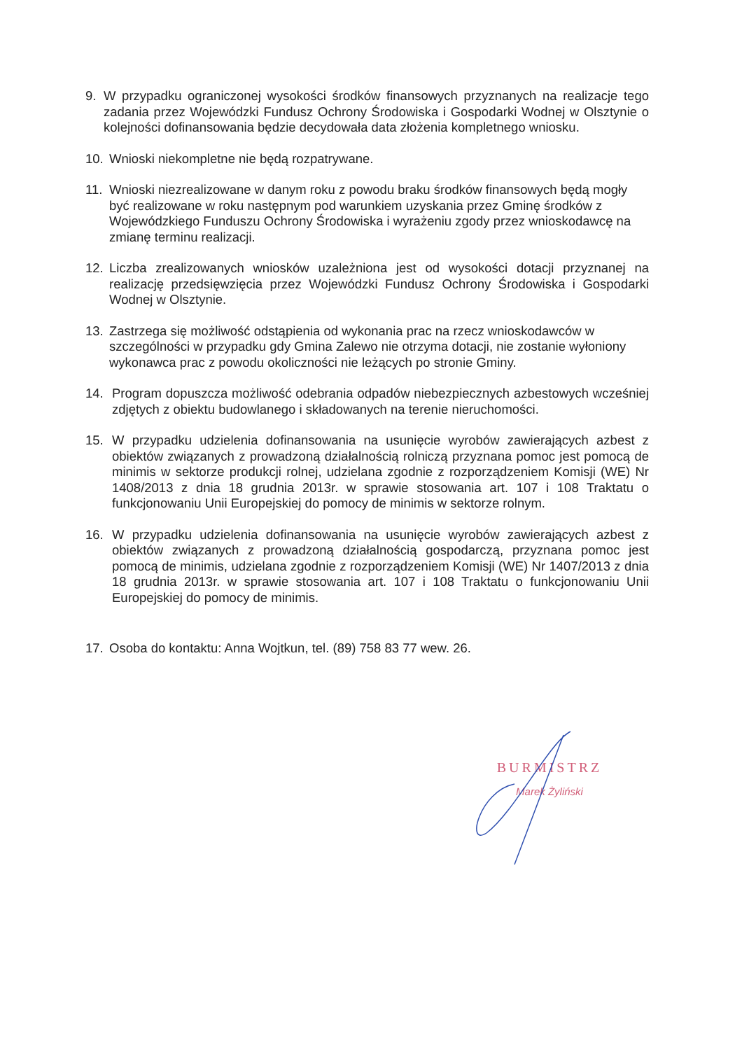9. W przypadku ograniczonej wysokości środków finansowych przyznanych na realizacje tego zadania przez Wojewódzki Fundusz Ochrony Środowiska i Gospodarki Wodnej w Olsztynie o kolejności dofinansowania będzie decydowała data złożenia kompletnego wniosku.
10. Wnioski niekompletne nie będą rozpatrywane.
11. Wnioski niezrealizowane w danym roku z powodu braku środków finansowych będą mogły być realizowane w roku następnym pod warunkiem uzyskania przez Gminę środków z Wojewódzkiego Funduszu Ochrony Środowiska i wyrażeniu zgody przez wnioskodawcę na zmianę terminu realizacji.
12. Liczba zrealizowanych wniosków uzależniona jest od wysokości dotacji przyznanej na realizację przedsięwzięcia przez Wojewódzki Fundusz Ochrony Środowiska i Gospodarki Wodnej w Olsztynie.
13. Zastrzega się możliwość odstąpienia od wykonania prac na rzecz wnioskodawców w szczególności w przypadku gdy Gmina Zalewo nie otrzyma dotacji, nie zostanie wyłoniony wykonawca prac z powodu okoliczności nie leżących po stronie Gminy.
14. Program dopuszcza możliwość odebrania odpadów niebezpiecznych azbestowych wcześniej zdjętych z obiektu budowlanego i składowanych na terenie nieruchomości.
15. W przypadku udzielenia dofinansowania na usunięcie wyrobów zawierających azbest z obiektów związanych z prowadzoną działalnością rolniczą przyznana pomoc jest pomocą de minimis w sektorze produkcji rolnej, udzielana zgodnie z rozporządzeniem Komisji (WE) Nr 1408/2013 z dnia 18 grudnia 2013r. w sprawie stosowania art. 107 i 108 Traktatu o funkcjonowaniu Unii Europejskiej do pomocy de minimis w sektorze rolnym.
16. W przypadku udzielenia dofinansowania na usunięcie wyrobów zawierających azbest z obiektów związanych z prowadzoną działalnością gospodarczą, przyznana pomoc jest pomocą de minimis, udzielana zgodnie z rozporządzeniem Komisji (WE) Nr 1407/2013 z dnia 18 grudnia 2013r. w sprawie stosowania art. 107 i 108 Traktatu o funkcjonowaniu Unii Europejskiej do pomocy de minimis.
17. Osoba do kontaktu: Anna Wojtkun, tel. (89) 758 83 77 wew. 26.
BURMISTRZ
Marek Żyliński